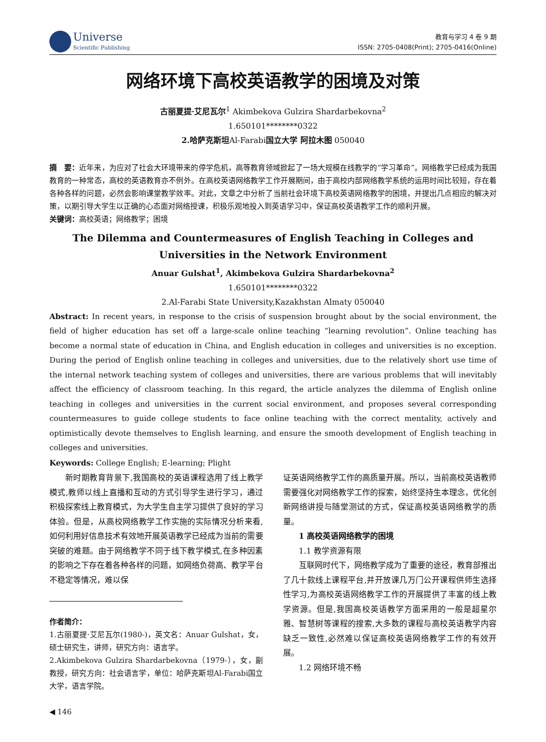Universe
Scientific Publishing
教育与学习 4 卷 9 期
ISSN: 2705-0408(Print); 2705-0416(Online)
网络环境下高校英语教学的困境及对策
古丽夏提·艾尼瓦尔<sup>1</sup> Akimbekova Gulzira Shardarbekovna<sup>2</sup>
1.650101********0322
2.哈萨克斯坦Al-Farabi国立大学 阿拉木图 050040
摘　要：近年来，为应对了社会大环境带来的停学危机，高等教育领域掀起了一场大规模在线教学的“学习革命”。网络教学已经成为我国教育的一种常态，高校的英语教育亦不例外。在高校英语网络教学工作开展期间，由于高校内部网络教学系统的运用时间比较短，存在着各种各样的问题，必然会影响课堂教学效率。对此，文章之中分析了当前社会环境下高校英语网络教学的困境，并提出几点相应的解决对策，以期引导大学生以正确的心态面对网络授课，积极乐观地投入到英语学习中，保证高校英语教学工作的顺利开展。
关键词：高校英语；网络教学；困境
The Dilemma and Countermeasures of English Teaching in Colleges and Universities in the Network Environment
Anuar Gulshat<sup>1</sup>, Akimbekova Gulzira Shardarbekovna<sup>2</sup>
1.650101********0322
2.Al-Farabi State University,Kazakhstan Almaty 050040
Abstract: In recent years, in response to the crisis of suspension brought about by the social environment, the field of higher education has set off a large-scale online teaching “learning revolution”. Online teaching has become a normal state of education in China, and English education in colleges and universities is no exception. During the period of English online teaching in colleges and universities, due to the relatively short use time of the internal network teaching system of colleges and universities, there are various problems that will inevitably affect the efficiency of classroom teaching. In this regard, the article analyzes the dilemma of English online teaching in colleges and universities in the current social environment, and proposes several corresponding countermeasures to guide college students to face online teaching with the correct mentality, actively and optimistically devote themselves to English learning, and ensure the smooth development of English teaching in colleges and universities.
Keywords: College English; E-learning; Plight
新时期教育背景下,我国高校的英语课程选用了线上教学模式,教师以线上直播和互动的方式引导学生进行学习，通过积极探索线上教育模式，为大学生自主学习提供了良好的学习体验。但是，从高校网络教学工作实施的实际情况分析来看,如何利用好信息技术有效地开展英语教学已经成为当前的需要突破的难题。由于网络教学不同于线下教学模式,在多种因素的影响之下存在着各种各样的问题，如网络负荷高、教学平台不稳定等情况，难以保
作者简介：
1.古丽夏提·艾尼瓦尔(1980-)，英文名：Anuar Gulshat，女，硕士研究生，讲师，研究方向：语言学。
2.Akimbekova Gulzira Shardarbekovna（1979-），女，副教授，研究方向：社会语言学，单位：哈萨克斯坦Al-Farabi国立大学，语言学院。
证英语网络教学工作的高质量开展。所以，当前高校英语教师需要强化对网络教学工作的探索，始终坚持生本理念，优化创新网络讲授与随堂测试的方式，保证高校英语网络教学的质量。
1 高校英语网络教学的困境
1.1 教学资源有限
互联网时代下，网络教学成为了重要的途径，教育部推出了几十款线上课程平台,并开放课几万门公开课程供师生选择性学习,为高校英语网络教学工作的开展提供了丰富的线上教学资源。但是,我国高校英语教学方面采用的一般是超星尔雅、智慧树等课程的搜索,大多数的课程与高校英语教学内容缺乏一致性,必然难以保证高校英语网络教学工作的有效开展。
1.2 网络环境不畅
◀ 146